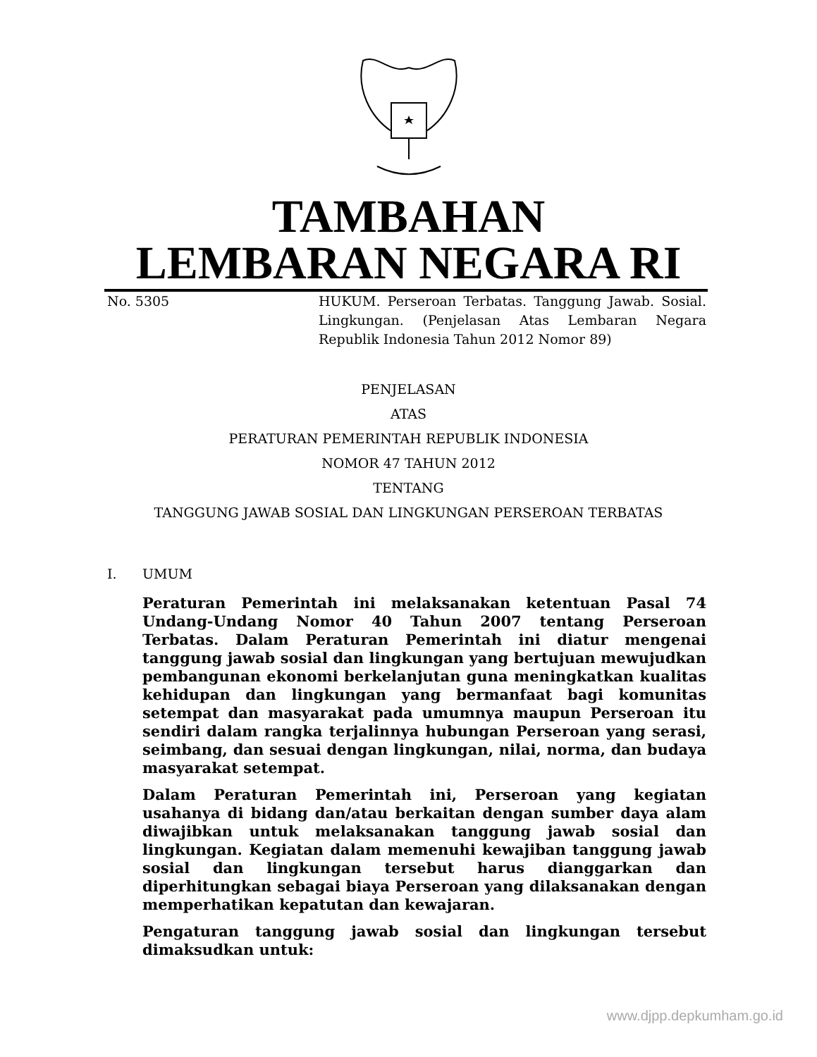TAMBAHAN
LEMBARAN NEGARA RI
No. 5305 HUKUM. Perseroan Terbatas. Tanggung Jawab. Sosial. Lingkungan. (Penjelasan Atas Lembaran Negara Republik Indonesia Tahun 2012 Nomor 89)
PENJELASAN
ATAS
PERATURAN PEMERINTAH REPUBLIK INDONESIA
NOMOR 47 TAHUN 2012
TENTANG
TANGGUNG JAWAB SOSIAL DAN LINGKUNGAN PERSEROAN TERBATAS
I. UMUM
Peraturan Pemerintah ini melaksanakan ketentuan Pasal 74 Undang-Undang Nomor 40 Tahun 2007 tentang Perseroan Terbatas. Dalam Peraturan Pemerintah ini diatur mengenai tanggung jawab sosial dan lingkungan yang bertujuan mewujudkan pembangunan ekonomi berkelanjutan guna meningkatkan kualitas kehidupan dan lingkungan yang bermanfaat bagi komunitas setempat dan masyarakat pada umumnya maupun Perseroan itu sendiri dalam rangka terjalinnya hubungan Perseroan yang serasi, seimbang, dan sesuai dengan lingkungan, nilai, norma, dan budaya masyarakat setempat.
Dalam Peraturan Pemerintah ini, Perseroan yang kegiatan usahanya di bidang dan/atau berkaitan dengan sumber daya alam diwajibkan untuk melaksanakan tanggung jawab sosial dan lingkungan. Kegiatan dalam memenuhi kewajiban tanggung jawab sosial dan lingkungan tersebut harus dianggarkan dan diperhitungkan sebagai biaya Perseroan yang dilaksanakan dengan memperhatikan kepatutan dan kewajaran.
Pengaturan tanggung jawab sosial dan lingkungan tersebut dimaksudkan untuk:
www.djpp.depkumham.go.id